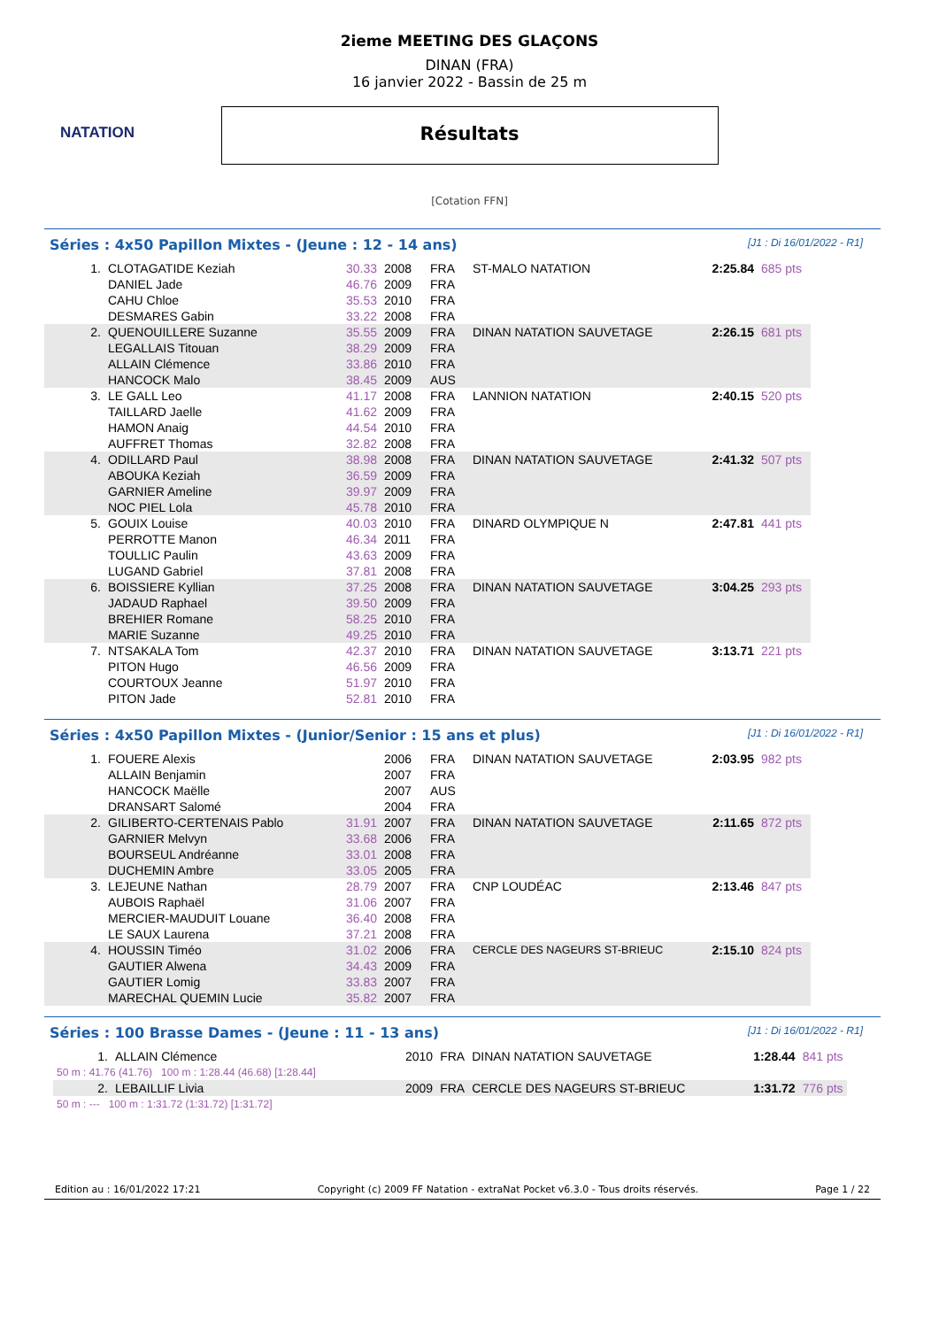NATATION
2ieme MEETING DES GLAÇONS
DINAN (FRA)
16 janvier 2022 - Bassin de 25 m
Résultats
[Cotation FFN]
Séries : 4x50 Papillon Mixtes - (Jeune : 12 - 14 ans) [J1 : Di 16/01/2022 - R1]
| 1. | CLOTAGATIDE Keziah | 30.33 | 2008 | FRA | ST-MALO NATATION | 2:25.84 | 685 pts |
| | DANIEL Jade | 46.76 | 2009 | FRA | | | |
| | CAHU Chloe | 35.53 | 2010 | FRA | | | |
| | DESMARES Gabin | 33.22 | 2008 | FRA | | | |
| 2. | QUENOUILLERE Suzanne | 35.55 | 2009 | FRA | DINAN NATATION SAUVETAGE | 2:26.15 | 681 pts |
| | LEGALLAIS Titouan | 38.29 | 2009 | FRA | | | |
| | ALLAIN Clémence | 33.86 | 2010 | FRA | | | |
| | HANCOCK Malo | 38.45 | 2009 | AUS | | | |
| 3. | LE GALL Leo | 41.17 | 2008 | FRA | LANNION NATATION | 2:40.15 | 520 pts |
| | TAILLARD Jaelle | 41.62 | 2009 | FRA | | | |
| | HAMON Anaig | 44.54 | 2010 | FRA | | | |
| | AUFFRET Thomas | 32.82 | 2008 | FRA | | | |
| 4. | ODILLARD Paul | 38.98 | 2008 | FRA | DINAN NATATION SAUVETAGE | 2:41.32 | 507 pts |
| | ABOUKA Keziah | 36.59 | 2009 | FRA | | | |
| | GARNIER Ameline | 39.97 | 2009 | FRA | | | |
| | NOC PIEL Lola | 45.78 | 2010 | FRA | | | |
| 5. | GOUIX Louise | 40.03 | 2010 | FRA | DINARD OLYMPIQUE N | 2:47.81 | 441 pts |
| | PERROTTE Manon | 46.34 | 2011 | FRA | | | |
| | TOULLIC Paulin | 43.63 | 2009 | FRA | | | |
| | LUGAND Gabriel | 37.81 | 2008 | FRA | | | |
| 6. | BOISSIERE Kyllian | 37.25 | 2008 | FRA | DINAN NATATION SAUVETAGE | 3:04.25 | 293 pts |
| | JADAUD Raphael | 39.50 | 2009 | FRA | | | |
| | BREHIER Romane | 58.25 | 2010 | FRA | | | |
| | MARIE Suzanne | 49.25 | 2010 | FRA | | | |
| 7. | NTSAKALA Tom | 42.37 | 2010 | FRA | DINAN NATATION SAUVETAGE | 3:13.71 | 221 pts |
| | PITON Hugo | 46.56 | 2009 | FRA | | | |
| | COURTOUX Jeanne | 51.97 | 2010 | FRA | | | |
| | PITON Jade | 52.81 | 2010 | FRA | | | |
Séries : 4x50 Papillon Mixtes - (Junior/Senior : 15 ans et plus) [J1 : Di 16/01/2022 - R1]
| 1. | FOUERE Alexis | | 2006 | FRA | DINAN NATATION SAUVETAGE | 2:03.95 | 982 pts |
| | ALLAIN Benjamin | | 2007 | FRA | | | |
| | HANCOCK Maëlle | | 2007 | AUS | | | |
| | DRANSART Salomé | | 2004 | FRA | | | |
| 2. | GILIBERTO-CERTENAIS Pablo | 31.91 | 2007 | FRA | DINAN NATATION SAUVETAGE | 2:11.65 | 872 pts |
| | GARNIER Melvyn | 33.68 | 2006 | FRA | | | |
| | BOURSEUL Andréanne | 33.01 | 2008 | FRA | | | |
| | DUCHEMIN Ambre | 33.05 | 2005 | FRA | | | |
| 3. | LEJEUNE Nathan | 28.79 | 2007 | FRA | CNP LOUDÉAC | 2:13.46 | 847 pts |
| | AUBOIS Raphaël | 31.06 | 2007 | FRA | | | |
| | MERCIER-MAUDUIT Louane | 36.40 | 2008 | FRA | | | |
| | LE SAUX Laurena | 37.21 | 2008 | FRA | | | |
| 4. | HOUSSIN Timéo | 31.02 | 2006 | FRA | CERCLE DES NAGEURS ST-BRIEUC | 2:15.10 | 824 pts |
| | GAUTIER Alwena | 34.43 | 2009 | FRA | | | |
| | GAUTIER Lomig | 33.83 | 2007 | FRA | | | |
| | MARECHAL QUEMIN Lucie | 35.82 | 2007 | FRA | | | |
Séries : 100 Brasse Dames - (Jeune : 11 - 13 ans) [J1 : Di 16/01/2022 - R1]
| 1. | ALLAIN Clémence | 2010 | FRA | DINAN NATATION SAUVETAGE | 1:28.44 | 841 pts |
| 50 m : 41.76 (41.76) 100 m : 1:28.44 (46.68) [1:28.44] | | | | | | |
| 2. | LEBAILLIF Livia | 2009 | FRA | CERCLE DES NAGEURS ST-BRIEUC | 1:31.72 | 776 pts |
| 50 m : --- 100 m : 1:31.72 (1:31.72) [1:31.72] | | | | | | |
Edition au : 16/01/2022 17:21 Copyright (c) 2009 FF Natation - extraNat Pocket v6.3.0 - Tous droits réservés. Page 1 / 22